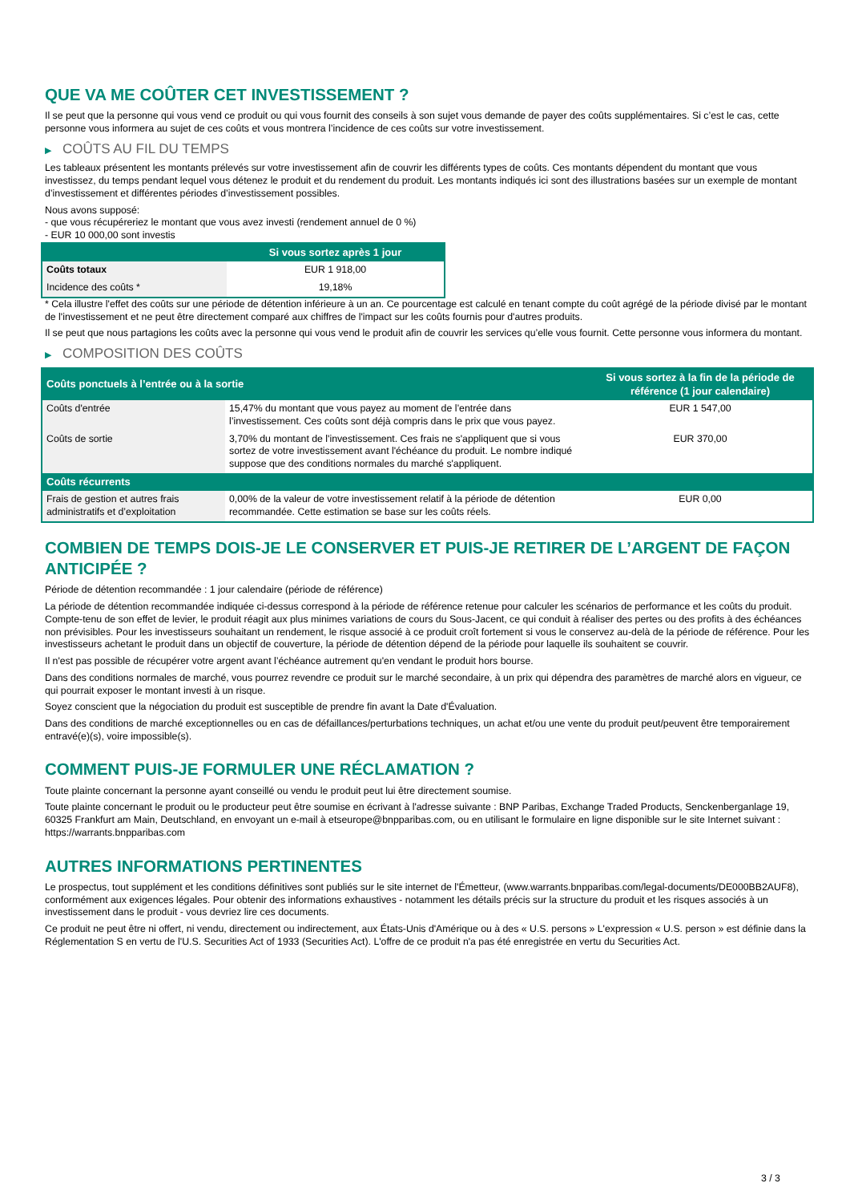QUE VA ME COÛTER CET INVESTISSEMENT ?
Il se peut que la personne qui vous vend ce produit ou qui vous fournit des conseils à son sujet vous demande de payer des coûts supplémentaires. Si c’est le cas, cette personne vous informera au sujet de ces coûts et vous montrera l’incidence de ces coûts sur votre investissement.
▶ COÛTS AU FIL DU TEMPS
Les tableaux présentent les montants prélevés sur votre investissement afin de couvrir les différents types de coûts. Ces montants dépendent du montant que vous investissez, du temps pendant lequel vous détenez le produit et du rendement du produit. Les montants indiqués ici sont des illustrations basées sur un exemple de montant d’investissement et différentes périodes d’investissement possibles.
Nous avons supposé:
- que vous récupéreriez le montant que vous avez investi (rendement annuel de 0 %)
- EUR 10 000,00 sont investis
| | Si vous sortez après 1 jour |
| --- | --- |
| Coûts totaux | EUR 1 918,00 |
| Incidence des coûts * | 19,18% |
* Cela illustre l'effet des coûts sur une période de détention inférieure à un an. Ce pourcentage est calculé en tenant compte du coût agrégé de la période divisé par le montant de l'investissement et ne peut être directement comparé aux chiffres de l'impact sur les coûts fournis pour d'autres produits.
Il se peut que nous partagions les coûts avec la personne qui vous vend le produit afin de couvrir les services qu’elle vous fournit. Cette personne vous informera du montant.
▶ COMPOSITION DES COÛTS
| Coûts ponctuels à l’entrée ou à la sortie | | Si vous sortez à la fin de la période de référence (1 jour calendaire) |
| --- | --- | --- |
| Coûts d'entrée | 15,47% du montant que vous payez au moment de l’entrée dans l’investissement. Ces coûts sont déjà compris dans le prix que vous payez. | EUR 1 547,00 |
| Coûts de sortie | 3,70% du montant de l'investissement. Ces frais ne s'appliquent que si vous sortez de votre investissement avant l'échéance du produit. Le nombre indiqué suppose que des conditions normales du marché s'appliquent. | EUR 370,00 |
| Coûts récurrents | | |
| Frais de gestion et autres frais administratifs et d’exploitation | 0,00% de la valeur de votre investissement relatif à la période de détention recommandée. Cette estimation se base sur les coûts réels. | EUR 0,00 |
COMBIEN DE TEMPS DOIS-JE LE CONSERVER ET PUIS-JE RETIRER DE L’ARGENT DE FAÇON ANTICIPÉE ?
Période de détention recommandée : 1 jour calendaire (période de référence)
La période de détention recommandée indiquée ci-dessus correspond à la période de référence retenue pour calculer les scénarios de performance et les coûts du produit. Compte-tenu de son effet de levier, le produit réagit aux plus minimes variations de cours du Sous-Jacent, ce qui conduit à réaliser des pertes ou des profits à des échéances non prévisibles. Pour les investisseurs souhaitant un rendement, le risque associé à ce produit croît fortement si vous le conservez au-delà de la période de référence. Pour les investisseurs achetant le produit dans un objectif de couverture, la période de détention dépend de la période pour laquelle ils souhaitent se couvrir.
Il n'est pas possible de récupérer votre argent avant l’échéance autrement qu'en vendant le produit hors bourse.
Dans des conditions normales de marché, vous pourrez revendre ce produit sur le marché secondaire, à un prix qui dépendra des paramètres de marché alors en vigueur, ce qui pourrait exposer le montant investi à un risque.
Soyez conscient que la négociation du produit est susceptible de prendre fin avant la Date d'Évaluation.
Dans des conditions de marché exceptionnelles ou en cas de défaillances/perturbations techniques, un achat et/ou une vente du produit peut/peuvent être temporairement entravé(e)(s), voire impossible(s).
COMMENT PUIS-JE FORMULER UNE RÉCLAMATION ?
Toute plainte concernant la personne ayant conseillé ou vendu le produit peut lui être directement soumise.
Toute plainte concernant le produit ou le producteur peut être soumise en écrivant à l'adresse suivante : BNP Paribas, Exchange Traded Products, Senckenberganlage 19, 60325 Frankfurt am Main, Deutschland, en envoyant un e-mail à etseurope@bnpparibas.com, ou en utilisant le formulaire en ligne disponible sur le site Internet suivant : https://warrants.bnpparibas.com
AUTRES INFORMATIONS PERTINENTES
Le prospectus, tout supplément et les conditions définitives sont publiés sur le site internet de l'Émetteur, (www.warrants.bnpparibas.com/legal-documents/DE000BB2AUF8), conformément aux exigences légales. Pour obtenir des informations exhaustives - notamment les détails précis sur la structure du produit et les risques associés à un investissement dans le produit - vous devriez lire ces documents.
Ce produit ne peut être ni offert, ni vendu, directement ou indirectement, aux États-Unis d'Amérique ou à des « U.S. persons » L'expression « U.S. person » est définie dans la Réglementation S en vertu de l'U.S. Securities Act of 1933 (Securities Act). L'offre de ce produit n'a pas été enregistrée en vertu du Securities Act.
3 / 3